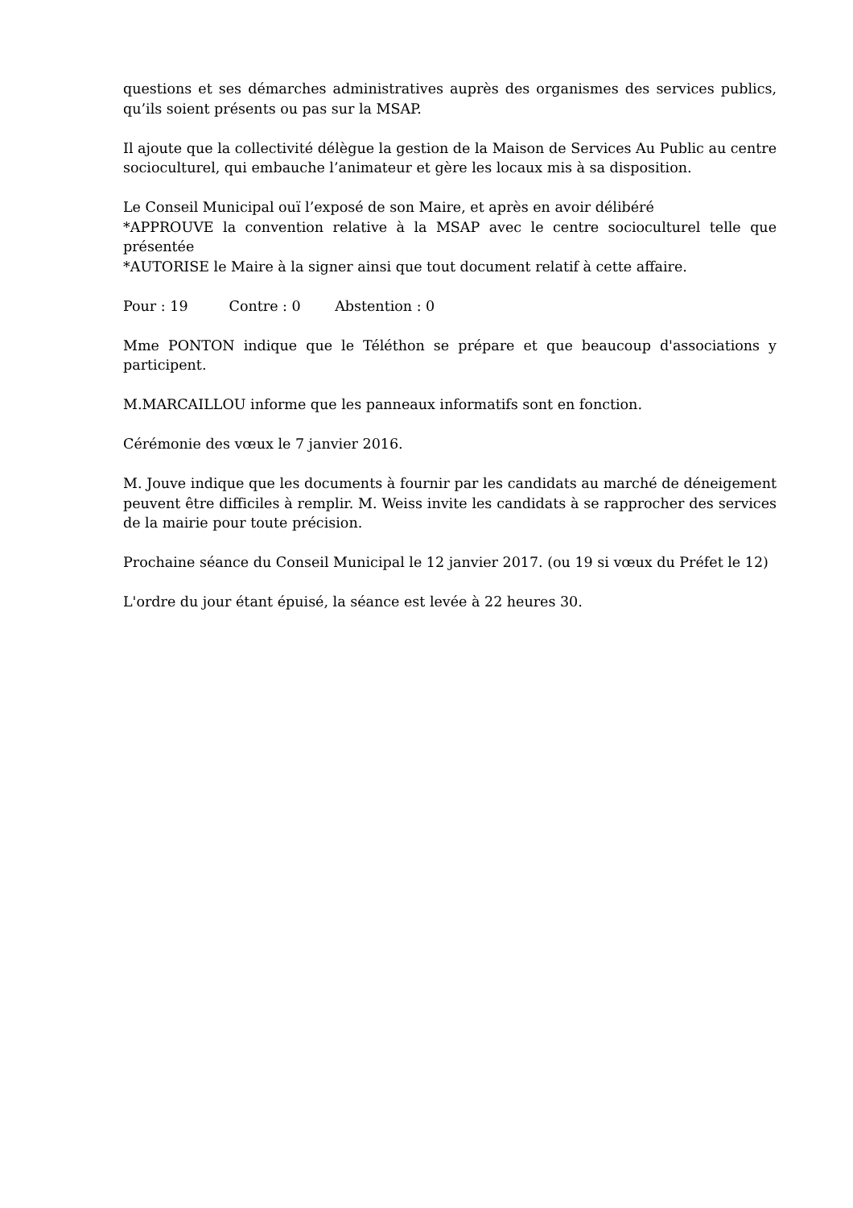questions et ses démarches administratives auprès des organismes des services publics, qu’ils soient présents ou pas sur la MSAP.
Il ajoute que la collectivité délègue la gestion de la Maison de Services Au Public au centre socioculturel, qui embauche l’animateur et gère les locaux mis à sa disposition.
Le Conseil Municipal ouï l’exposé de son Maire, et après en avoir délibéré
*APPROUVE la convention relative à la MSAP avec le centre socioculturel telle que présentée
*AUTORISE le Maire à la signer ainsi que tout document relatif à cette affaire.
Pour : 19 Contre : 0 Abstention : 0
Mme PONTON indique que le Téléthon se prépare et que beaucoup d'associations y participent.
M.MARCAILLOU informe que les panneaux informatifs sont en fonction.
Cérémonie des vœux le 7 janvier 2016.
M. Jouve indique que les documents à fournir par les candidats au marché de déneigement peuvent être difficiles à remplir. M. Weiss invite les candidats à se rapprocher des services de la mairie pour toute précision.
Prochaine séance du Conseil Municipal le 12 janvier 2017. (ou 19 si vœux du Préfet le 12)
L'ordre du jour étant épuisé, la séance est levée à 22 heures 30.